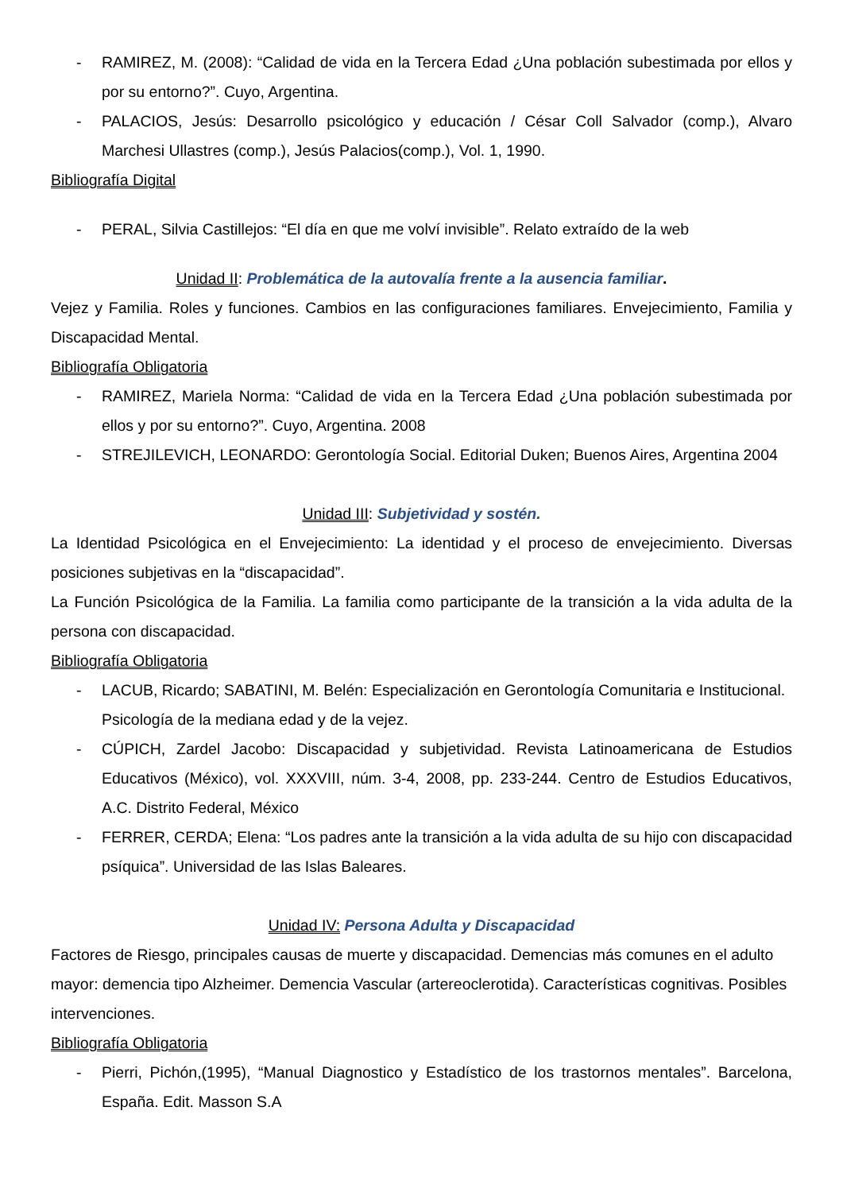- RAMIREZ, M. (2008): “Calidad de vida en la Tercera Edad ¿Una población subestimada por ellos y por su entorno?”. Cuyo, Argentina.
- PALACIOS, Jesús: Desarrollo psicológico y educación / César Coll Salvador (comp.), Alvaro Marchesi Ullastres (comp.), Jesús Palacios(comp.), Vol. 1, 1990.
Bibliografía Digital
- PERAL, Silvia Castillejos: “El día en que me volví invisible”. Relato extraído de la web
Unidad II: Problemática de la autovalía frente a la ausencia familiar.
Vejez y Familia. Roles y funciones. Cambios en las configuraciones familiares. Envejecimiento, Familia y Discapacidad Mental.
Bibliografía Obligatoria
- RAMIREZ, Mariela Norma: “Calidad de vida en la Tercera Edad ¿Una población subestimada por ellos y por su entorno?”. Cuyo, Argentina. 2008
- STREJILEVICH, LEONARDO: Gerontología Social. Editorial Duken; Buenos Aires, Argentina 2004
Unidad III: Subjetividad y sostén.
La Identidad Psicológica en el Envejecimiento: La identidad y el proceso de envejecimiento. Diversas posiciones subjetivas en la “discapacidad”.
La Función Psicológica de la Familia. La familia como participante de la transición a la vida adulta de la persona con discapacidad.
Bibliografía Obligatoria
- LACUB, Ricardo; SABATINI, M. Belén: Especialización en Gerontología Comunitaria e Institucional. Psicología de la mediana edad y de la vejez.
- CÚPICH, Zardel Jacobo: Discapacidad y subjetividad. Revista Latinoamericana de Estudios Educativos (México), vol. XXXVIII, núm. 3-4, 2008, pp. 233-244. Centro de Estudios Educativos, A.C. Distrito Federal, México
- FERRER, CERDA; Elena: “Los padres ante la transición a la vida adulta de su hijo con discapacidad psíquica”. Universidad de las Islas Baleares.
Unidad IV: Persona Adulta y Discapacidad
Factores de Riesgo, principales causas de muerte y discapacidad. Demencias más comunes en el adulto mayor: demencia tipo Alzheimer. Demencia Vascular (artereoclerotida). Características cognitivas. Posibles intervenciones.
Bibliografía Obligatoria
- Pierri, Pichón,(1995), “Manual Diagnostico y Estadístico de los trastornos mentales”. Barcelona, España. Edit. Masson S.A